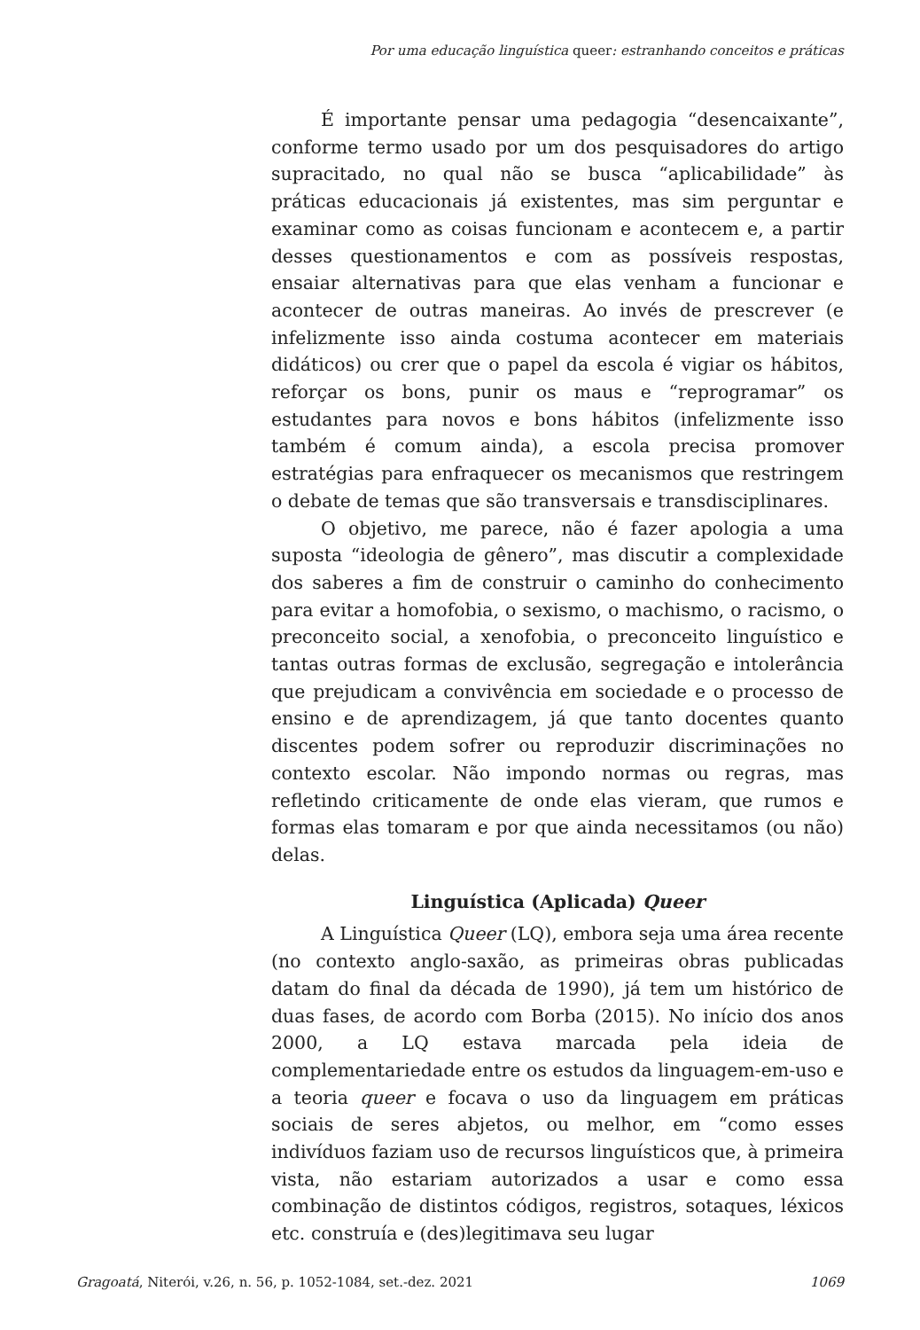Por uma educação linguística queer: estranhando conceitos e práticas
É importante pensar uma pedagogia “desencaixante”, conforme termo usado por um dos pesquisadores do artigo supracitado, no qual não se busca “aplicabilidade” às práticas educacionais já existentes, mas sim perguntar e examinar como as coisas funcionam e acontecem e, a partir desses questionamentos e com as possíveis respostas, ensaiar alternativas para que elas venham a funcionar e acontecer de outras maneiras. Ao invés de prescrever (e infelizmente isso ainda costuma acontecer em materiais didáticos) ou crer que o papel da escola é vigiar os hábitos, reforçar os bons, punir os maus e “reprogramar” os estudantes para novos e bons hábitos (infelizmente isso também é comum ainda), a escola precisa promover estratégias para enfraquecer os mecanismos que restringem o debate de temas que são transversais e transdisciplinares.
O objetivo, me parece, não é fazer apologia a uma suposta “ideologia de gênero”, mas discutir a complexidade dos saberes a fim de construir o caminho do conhecimento para evitar a homofobia, o sexismo, o machismo, o racismo, o preconceito social, a xenofobia, o preconceito linguístico e tantas outras formas de exclusão, segregação e intolerância que prejudicam a convivência em sociedade e o processo de ensino e de aprendizagem, já que tanto docentes quanto discentes podem sofrer ou reproduzir discriminações no contexto escolar. Não impondo normas ou regras, mas refletindo criticamente de onde elas vieram, que rumos e formas elas tomaram e por que ainda necessitamos (ou não) delas.
Linguística (Aplicada) Queer
A Linguística Queer (LQ), embora seja uma área recente (no contexto anglo-saxão, as primeiras obras publicadas datam do final da década de 1990), já tem um histórico de duas fases, de acordo com Borba (2015). No início dos anos 2000, a LQ estava marcada pela ideia de complementariedade entre os estudos da linguagem-em-uso e a teoria queer e focava o uso da linguagem em práticas sociais de seres abjetos, ou melhor, em “como esses indivíduos faziam uso de recursos linguísticos que, à primeira vista, não estariam autorizados a usar e como essa combinação de distintos códigos, registros, sotaques, léxicos etc. construía e (des)legitimava seu lugar
Gragoatá, Niterói, v.26, n. 56, p. 1052-1084, set.-dez. 2021 1069